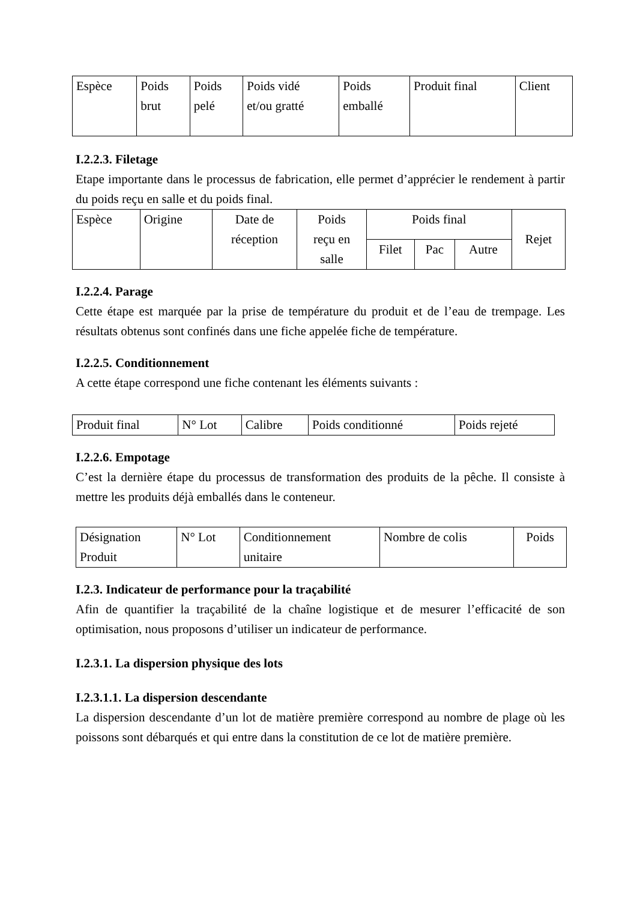| Espèce | Poids brut | Poids pelé | Poids vidé et/ou gratté | Poids emballé | Produit final | Client |
I.2.2.3. Filetage
Etape importante dans le processus de fabrication, elle permet d’apprécier le rendement à partir du poids reçu en salle et du poids final.
| Espèce | Origine | Date de réception | Poids reçu en salle | Poids final | | | Rejet |
| | | | | Filet | Pac | Autre | |
I.2.2.4. Parage
Cette étape est marquée par la prise de température du produit et de l’eau de trempage. Les résultats obtenus sont confinés dans une fiche appelée fiche de température.
I.2.2.5. Conditionnement
A cette étape correspond une fiche contenant les éléments suivants :
| Produit final | N° Lot | Calibre | Poids conditionné | Poids rejeté |
I.2.2.6. Empotage
C’est la dernière étape du processus de transformation des produits de la pêche. Il consiste à mettre les produits déjà emballés dans le conteneur.
| Désignation Produit | N° Lot | Conditionnement unitaire | Nombre de colis | Poids |
I.2.3. Indicateur de performance pour la traçabilité
Afin de quantifier la traçabilité de la chaîne logistique et de mesurer l’efficacité de son optimisation, nous proposons d’utiliser un indicateur de performance.
I.2.3.1. La dispersion physique des lots
I.2.3.1.1. La dispersion descendante
La dispersion descendante d’un lot de matière première correspond au nombre de plage où les poissons sont débarqués et qui entre dans la constitution de ce lot de matière première.